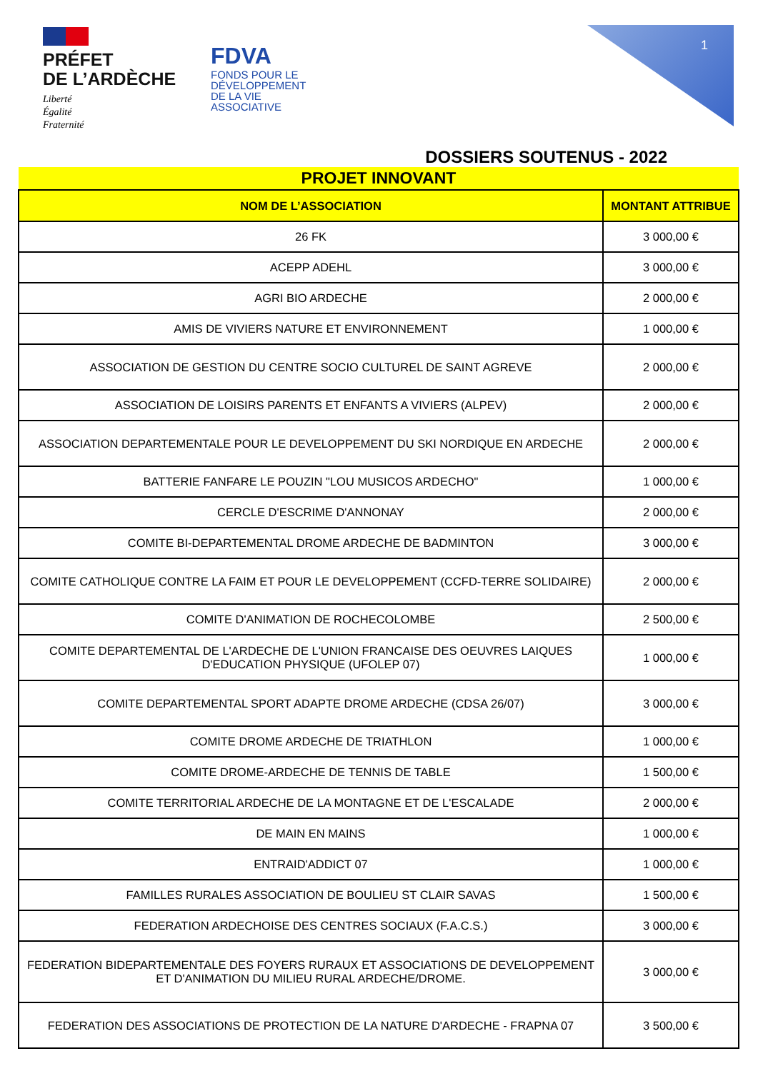PRÉFET
DE L’ARDÈCHE
Liberté
Égalité
Fraternité
FDVA
FONDS POUR LE
DÉVELOPPEMENT
DE LA VIE
ASSOCIATIVE
1
DOSSIERS SOUTENUS - 2022
| PROJET INNOVANT | |
| --- | --- |
| NOM DE L’ASSOCIATION | MONTANT ATTRIBUE |
| 26 FK | 3 000,00 € |
| ACEPP ADEHL | 3 000,00 € |
| AGRI BIO ARDECHE | 2 000,00 € |
| AMIS DE VIVIERS NATURE ET ENVIRONNEMENT | 1 000,00 € |
| ASSOCIATION DE GESTION DU CENTRE SOCIO CULTUREL DE SAINT AGREVE | 2 000,00 € |
| ASSOCIATION DE LOISIRS PARENTS ET ENFANTS A VIVIERS (ALPEV) | 2 000,00 € |
| ASSOCIATION DEPARTEMENTALE POUR LE DEVELOPPEMENT DU SKI NORDIQUE EN ARDECHE | 2 000,00 € |
| BATTERIE FANFARE LE POUZIN "LOU MUSICOS ARDECHO" | 1 000,00 € |
| CERCLE D'ESCRIME D'ANNONAY | 2 000,00 € |
| COMITE BI-DEPARTEMENTAL DROME ARDECHE DE BADMINTON | 3 000,00 € |
| COMITE CATHOLIQUE CONTRE LA FAIM ET POUR LE DEVELOPPEMENT (CCFD-TERRE SOLIDAIRE) | 2 000,00 € |
| COMITE D'ANIMATION DE ROCHECOLOMBE | 2 500,00 € |
| COMITE DEPARTEMENTAL DE L'ARDECHE DE L'UNION FRANCAISE DES OEUVRES LAIQUES D'EDUCATION PHYSIQUE (UFOLEP 07) | 1 000,00 € |
| COMITE DEPARTEMENTAL SPORT ADAPTE DROME ARDECHE (CDSA 26/07) | 3 000,00 € |
| COMITE DROME ARDECHE DE TRIATHLON | 1 000,00 € |
| COMITE DROME-ARDECHE DE TENNIS DE TABLE | 1 500,00 € |
| COMITE TERRITORIAL ARDECHE DE LA MONTAGNE ET DE L'ESCALADE | 2 000,00 € |
| DE MAIN EN MAINS | 1 000,00 € |
| ENTRAID'ADDICT 07 | 1 000,00 € |
| FAMILLES RURALES ASSOCIATION DE BOULIEU ST CLAIR SAVAS | 1 500,00 € |
| FEDERATION ARDECHOISE DES CENTRES SOCIAUX (F.A.C.S.) | 3 000,00 € |
| FEDERATION BIDEPARTEMENTALE DES FOYERS RURAUX ET ASSOCIATIONS DE DEVELOPPEMENT ET D'ANIMATION DU MILIEU RURAL ARDECHE/DROME. | 3 000,00 € |
| FEDERATION DES ASSOCIATIONS DE PROTECTION DE LA NATURE D'ARDECHE - FRAPNA 07 | 3 500,00 € |